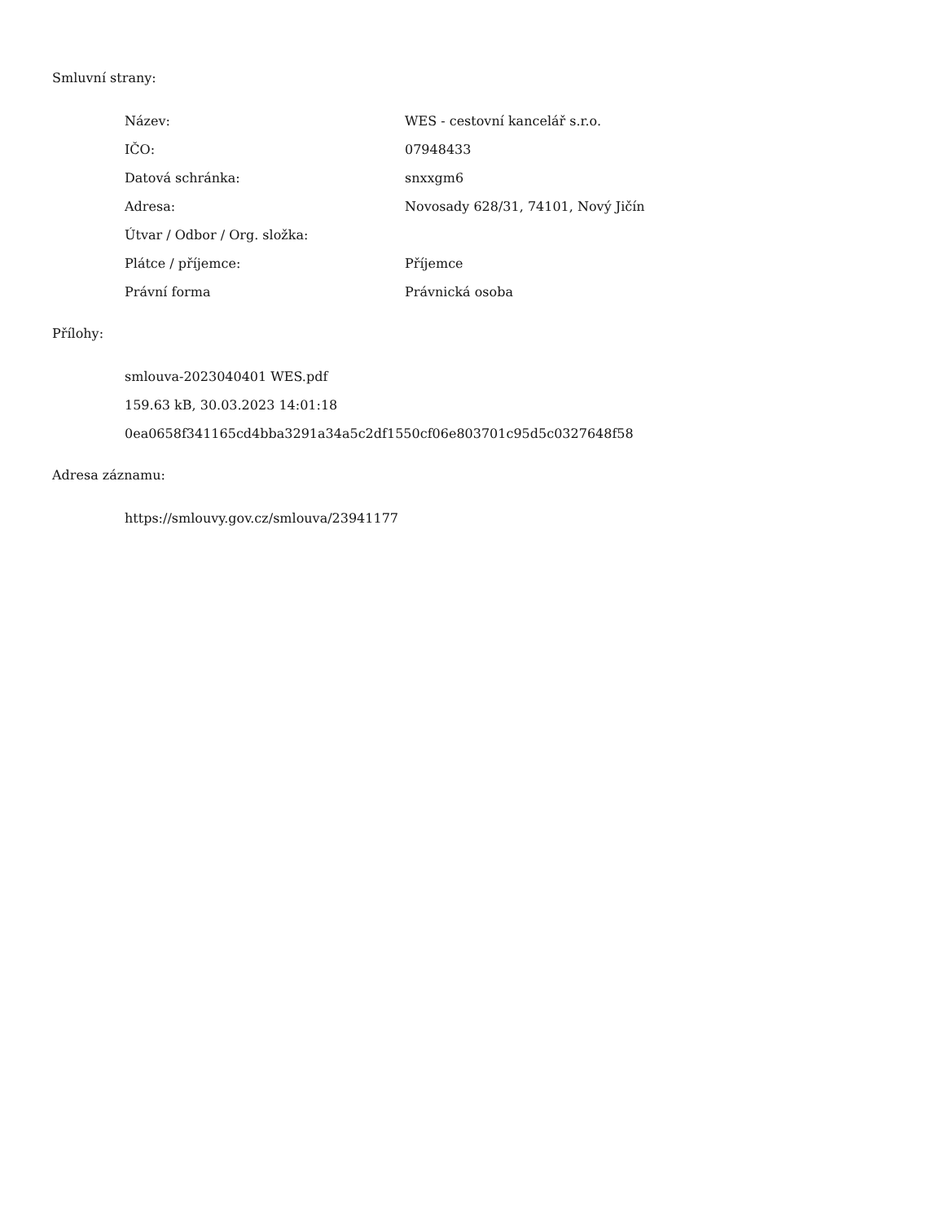Smluvní strany:
| Název: | WES - cestovní kancelář s.r.o. |
| IČO: | 07948433 |
| Datová schránka: | snxxgm6 |
| Adresa: | Novosady 628/31, 74101, Nový Jičín |
| Útvar / Odbor / Org. složka: | |
| Plátce / příjemce: | Příjemce |
| Právní forma | Právnická osoba |
Přílohy:
smlouva-2023040401 WES.pdf
159.63 kB, 30.03.2023 14:01:18
0ea0658f341165cd4bba3291a34a5c2df1550cf06e803701c95d5c0327648f58
Adresa záznamu:
https://smlouvy.gov.cz/smlouva/23941177